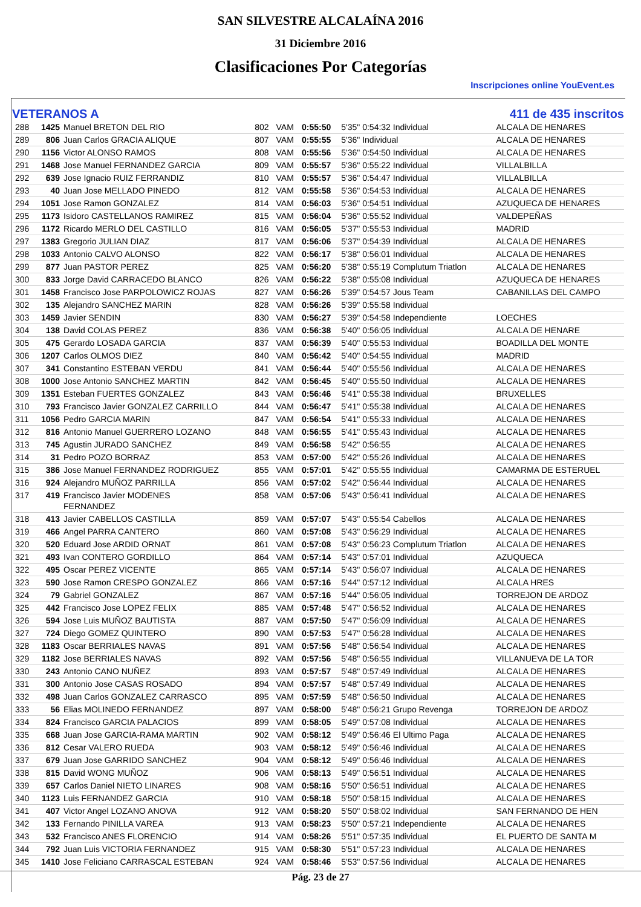SAN SILVESTRE ALCALAÍNA 2016
31 Diciembre 2016
Clasificaciones Por Categorías
Inscripciones online YouEvent.es
VETERANOS A 411 de 435 inscritos
| 288 | 1425 | Manuel BRETON DEL RIO | 802 | VAM | 0:55:50 | 5'35" 0:54:32 Individual | ALCALA DE HENARES |
| 289 | 806 | Juan Carlos GRACIA ALIQUE | 807 | VAM | 0:55:55 | 5'36" Individual | ALCALA DE HENARES |
| 290 | 1156 | Victor ALONSO RAMOS | 808 | VAM | 0:55:56 | 5'36" 0:54:50 Individual | ALCALA DE HENARES |
| 291 | 1468 | Jose Manuel FERNANDEZ GARCIA | 809 | VAM | 0:55:57 | 5'36" 0:55:22 Individual | VILLALBILLA |
| 292 | 639 | Jose Ignacio RUIZ FERRANDIZ | 810 | VAM | 0:55:57 | 5'36" 0:54:47 Individual | VILLALBILLA |
| 293 | 40 | Juan Jose MELLADO PINEDO | 812 | VAM | 0:55:58 | 5'36" 0:54:53 Individual | ALCALA DE HENARES |
| 294 | 1051 | Jose Ramon GONZALEZ | 814 | VAM | 0:56:03 | 5'36" 0:54:51 Individual | AZUQUECA DE HENARES |
| 295 | 1173 | Isidoro CASTELLANOS RAMIREZ | 815 | VAM | 0:56:04 | 5'36" 0:55:52 Individual | VALDEPEÑAS |
| 296 | 1172 | Ricardo MERLO DEL CASTILLO | 816 | VAM | 0:56:05 | 5'37" 0:55:53 Individual | MADRID |
| 297 | 1383 | Gregorio JULIAN DIAZ | 817 | VAM | 0:56:06 | 5'37" 0:54:39 Individual | ALCALA DE HENARES |
| 298 | 1033 | Antonio CALVO ALONSO | 822 | VAM | 0:56:17 | 5'38" 0:56:01 Individual | ALCALA DE HENARES |
| 299 | 877 | Juan PASTOR PEREZ | 825 | VAM | 0:56:20 | 5'38" 0:55:19 Complutum Triatlon | ALCALA DE HENARES |
| 300 | 833 | Jorge David CARRACEDO BLANCO | 826 | VAM | 0:56:22 | 5'38" 0:55:08 Individual | AZUQUECA DE HENARES |
| 301 | 1458 | Francisco Jose PARPOLOWICZ ROJAS | 827 | VAM | 0:56:26 | 5'39" 0:54:57 Jous Team | CABANILLAS DEL CAMPO |
| 302 | 135 | Alejandro SANCHEZ MARIN | 828 | VAM | 0:56:26 | 5'39" 0:55:58 Individual | |
| 303 | 1459 | Javier SENDIN | 830 | VAM | 0:56:27 | 5'39" 0:54:58 Independiente | LOECHES |
| 304 | 138 | David COLAS PEREZ | 836 | VAM | 0:56:38 | 5'40" 0:56:05 Individual | ALCALA DE HENARE |
| 305 | 475 | Gerardo LOSADA GARCIA | 837 | VAM | 0:56:39 | 5'40" 0:55:53 Individual | BOADILLA DEL MONTE |
| 306 | 1207 | Carlos OLMOS DIEZ | 840 | VAM | 0:56:42 | 5'40" 0:54:55 Individual | MADRID |
| 307 | 341 | Constantino ESTEBAN VERDU | 841 | VAM | 0:56:44 | 5'40" 0:55:56 Individual | ALCALA DE HENARES |
| 308 | 1000 | Jose Antonio SANCHEZ MARTIN | 842 | VAM | 0:56:45 | 5'40" 0:55:50 Individual | ALCALA DE HENARES |
| 309 | 1351 | Esteban FUERTES GONZALEZ | 843 | VAM | 0:56:46 | 5'41" 0:55:38 Individual | BRUXELLES |
| 310 | 793 | Francisco Javier GONZALEZ CARRILLO | 844 | VAM | 0:56:47 | 5'41" 0:55:38 Individual | ALCALA DE HENARES |
| 311 | 1056 | Pedro GARCIA MARIN | 847 | VAM | 0:56:54 | 5'41" 0:55:33 Individual | ALCALA DE HENARES |
| 312 | 816 | Antonio Manuel GUERRERO LOZANO | 848 | VAM | 0:56:55 | 5'41" 0:55:43 Individual | ALCALA DE HENARES |
| 313 | 745 | Agustin JURADO SANCHEZ | 849 | VAM | 0:56:58 | 5'42" 0:56:55 | ALCALA DE HENARES |
| 314 | 31 | Pedro POZO BORRAZ | 853 | VAM | 0:57:00 | 5'42" 0:55:26 Individual | ALCALA DE HENARES |
| 315 | 386 | Jose Manuel FERNANDEZ RODRIGUEZ | 855 | VAM | 0:57:01 | 5'42" 0:55:55 Individual | CAMARMA DE ESTERUEL |
| 316 | 924 | Alejandro MUÑOZ PARRILLA | 856 | VAM | 0:57:02 | 5'42" 0:56:44 Individual | ALCALA DE HENARES |
| 317 | 419 | Francisco Javier MODENES FERNANDEZ | 858 | VAM | 0:57:06 | 5'43" 0:56:41 Individual | ALCALA DE HENARES |
| 318 | 413 | Javier CABELLOS CASTILLA | 859 | VAM | 0:57:07 | 5'43" 0:55:54 Cabellos | ALCALA DE HENARES |
| 319 | 466 | Angel PARRA CANTERO | 860 | VAM | 0:57:08 | 5'43" 0:56:29 Individual | ALCALA DE HENARES |
| 320 | 520 | Eduard Jose ARDID ORNAT | 861 | VAM | 0:57:08 | 5'43" 0:56:23 Complutum Triatlon | ALCALA DE HENARES |
| 321 | 493 | Ivan CONTERO GORDILLO | 864 | VAM | 0:57:14 | 5'43" 0:57:01 Individual | AZUQUECA |
| 322 | 495 | Oscar PEREZ VICENTE | 865 | VAM | 0:57:14 | 5'43" 0:56:07 Individual | ALCALA DE HENARES |
| 323 | 590 | Jose Ramon CRESPO GONZALEZ | 866 | VAM | 0:57:16 | 5'44" 0:57:12 Individual | ALCALA HRES |
| 324 | 79 | Gabriel GONZALEZ | 867 | VAM | 0:57:16 | 5'44" 0:56:05 Individual | TORREJON DE ARDOZ |
| 325 | 442 | Francisco Jose LOPEZ FELIX | 885 | VAM | 0:57:48 | 5'47" 0:56:52 Individual | ALCALA DE HENARES |
| 326 | 594 | Jose Luis MUÑOZ BAUTISTA | 887 | VAM | 0:57:50 | 5'47" 0:56:09 Individual | ALCALA DE HENARES |
| 327 | 724 | Diego GOMEZ QUINTERO | 890 | VAM | 0:57:53 | 5'47" 0:56:28 Individual | ALCALA DE HENARES |
| 328 | 1183 | Oscar BERRIALES NAVAS | 891 | VAM | 0:57:56 | 5'48" 0:56:54 Individual | ALCALA DE HENARES |
| 329 | 1182 | Jose BERRIALES NAVAS | 892 | VAM | 0:57:56 | 5'48" 0:56:55 Individual | VILLANUEVA DE LA TOR |
| 330 | 243 | Antonio CANO NUÑEZ | 893 | VAM | 0:57:57 | 5'48" 0:57:49 Individual | ALCALA DE HENARES |
| 331 | 300 | Antonio Jose CASAS ROSADO | 894 | VAM | 0:57:57 | 5'48" 0:57:49 Individual | ALCALA DE HENARES |
| 332 | 498 | Juan Carlos GONZALEZ CARRASCO | 895 | VAM | 0:57:59 | 5'48" 0:56:50 Individual | ALCALA DE HENARES |
| 333 | 56 | Elias MOLINEDO FERNANDEZ | 897 | VAM | 0:58:00 | 5'48" 0:56:21 Grupo Revenga | TORREJON DE ARDOZ |
| 334 | 824 | Francisco GARCIA PALACIOS | 899 | VAM | 0:58:05 | 5'49" 0:57:08 Individual | ALCALA DE HENARES |
| 335 | 668 | Juan Jose GARCIA-RAMA MARTIN | 902 | VAM | 0:58:12 | 5'49" 0:56:46 El Ultimo Paga | ALCALA DE HENARES |
| 336 | 812 | Cesar VALERO RUEDA | 903 | VAM | 0:58:12 | 5'49" 0:56:46 Individual | ALCALA DE HENARES |
| 337 | 679 | Juan Jose GARRIDO SANCHEZ | 904 | VAM | 0:58:12 | 5'49" 0:56:46 Individual | ALCALA DE HENARES |
| 338 | 815 | David WONG MUÑOZ | 906 | VAM | 0:58:13 | 5'49" 0:56:51 Individual | ALCALA DE HENARES |
| 339 | 657 | Carlos Daniel NIETO LINARES | 908 | VAM | 0:58:16 | 5'50" 0:56:51 Individual | ALCALA DE HENARES |
| 340 | 1123 | Luis FERNANDEZ GARCIA | 910 | VAM | 0:58:18 | 5'50" 0:58:15 Individual | ALCALA DE HENARES |
| 341 | 407 | Victor Angel LOZANO ANOVA | 912 | VAM | 0:58:20 | 5'50" 0:58:02 Individual | SAN FERNANDO DE HEN |
| 342 | 133 | Fernando PINILLA VAREA | 913 | VAM | 0:58:23 | 5'50" 0:57:21 Independiente | ALCALA DE HENARES |
| 343 | 532 | Francisco ANES FLORENCIO | 914 | VAM | 0:58:26 | 5'51" 0:57:35 Individual | EL PUERTO DE SANTA M |
| 344 | 792 | Juan Luis VICTORIA FERNANDEZ | 915 | VAM | 0:58:30 | 5'51" 0:57:23 Individual | ALCALA DE HENARES |
| 345 | 1410 | Jose Feliciano CARRASCAL ESTEBAN | 924 | VAM | 0:58:46 | 5'53" 0:57:56 Individual | ALCALA DE HENARES |
Pág. 23 de 27